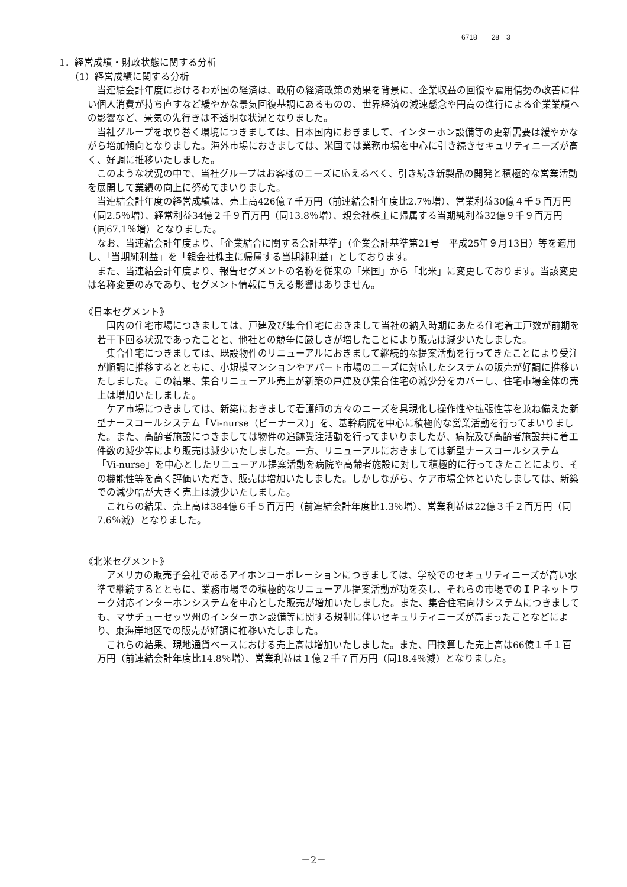6718　　28　3
1．経営成績・財政状態に関する分析
（1）経営成績に関する分析
当連結会計年度におけるわが国の経済は、政府の経済政策の効果を背景に、企業収益の回復や雇用情勢の改善に伴い個人消費が持ち直すなど緩やかな景気回復基調にあるものの、世界経済の減速懸念や円高の進行による企業業績への影響など、景気の先行きは不透明な状況となりました。
当社グループを取り巻く環境につきましては、日本国内におきまして、インターホン設備等の更新需要は緩やかながら増加傾向となりました。海外市場におきましては、米国では業務市場を中心に引き続きセキュリティニーズが高く、好調に推移いたしました。
このような状況の中で、当社グループはお客様のニーズに応えるべく、引き続き新製品の開発と積極的な営業活動を展開して業績の向上に努めてまいりました。
当連結会計年度の経営成績は、売上高426億７千万円（前連結会計年度比2.7％増）、営業利益30億４千５百万円（同2.5％増）、経常利益34億２千９百万円（同13.8％増）、親会社株主に帰属する当期純利益32億９千９百万円（同67.1％増）となりました。
なお、当連結会計年度より、「企業結合に関する会計基準」（企業会計基準第21号　平成25年９月13日）等を適用し、「当期純利益」を「親会社株主に帰属する当期純利益」としております。
また、当連結会計年度より、報告セグメントの名称を従来の「米国」から「北米」に変更しております。当該変更は名称変更のみであり、セグメント情報に与える影響はありません。
《日本セグメント》
国内の住宅市場につきましては、戸建及び集合住宅におきまして当社の納入時期にあたる住宅着工戸数が前期を若干下回る状況であったことと、他社との競争に厳しさが増したことにより販売は減少いたしました。
集合住宅につきましては、既設物件のリニューアルにおきまして継続的な提案活動を行ってきたことにより受注が順調に推移するとともに、小規模マンションやアパート市場のニーズに対応したシステムの販売が好調に推移いたしました。この結果、集合リニューアル売上が新築の戸建及び集合住宅の減少分をカバーし、住宅市場全体の売上は増加いたしました。
ケア市場につきましては、新築におきまして看護師の方々のニーズを具現化し操作性や拡張性等を兼ね備えた新型ナースコールシステム「Vi-nurse（ビーナース）」を、基幹病院を中心に積極的な営業活動を行ってまいりました。また、高齢者施設につきましては物件の追跡受注活動を行ってまいりましたが、病院及び高齢者施設共に着工件数の減少等により販売は減少いたしました。一方、リニューアルにおきましては新型ナースコールシステム「Vi-nurse」を中心としたリニューアル提案活動を病院や高齢者施設に対して積極的に行ってきたことにより、その機能性等を高く評価いただき、販売は増加いたしました。しかしながら、ケア市場全体といたしましては、新築での減少幅が大きく売上は減少いたしました。
これらの結果、売上高は384億６千５百万円（前連結会計年度比1.3％増）、営業利益は22億３千２百万円（同7.6％減）となりました。
《北米セグメント》
アメリカの販売子会社であるアイホンコーポレーションにつきましては、学校でのセキュリティニーズが高い水準で継続するとともに、業務市場での積極的なリニューアル提案活動が功を奏し、それらの市場でのＩＰネットワーク対応インターホンシステムを中心とした販売が増加いたしました。また、集合住宅向けシステムにつきましても、マサチューセッツ州のインターホン設備等に関する規制に伴いセキュリティニーズが高まったことなどにより、東海岸地区での販売が好調に推移いたしました。
これらの結果、現地通貨ベースにおける売上高は増加いたしました。また、円換算した売上高は66億１千１百万円（前連結会計年度比14.8％増）、営業利益は１億２千７百万円（同18.4％減）となりました。
－2－